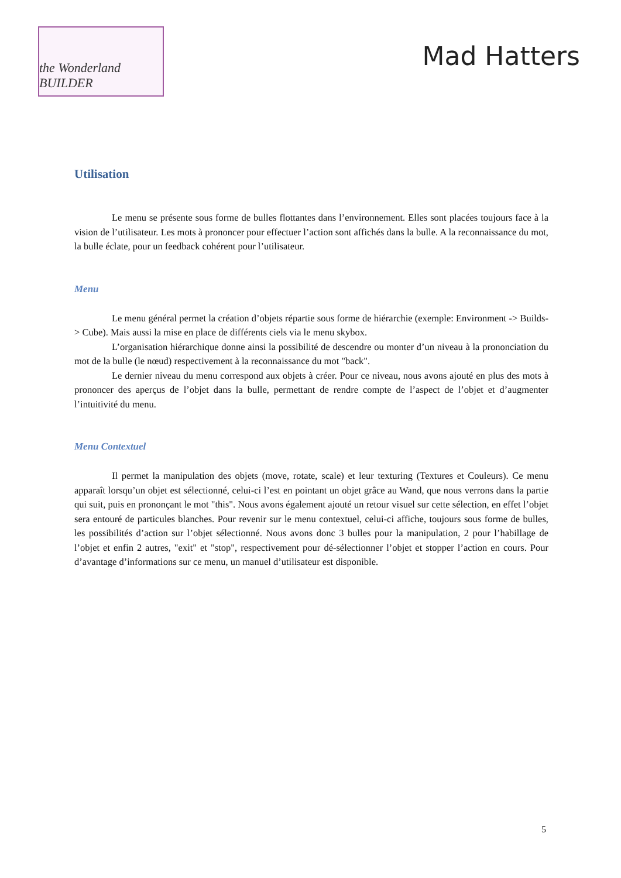the Wonderland BUILDER
Mad Hatters
Utilisation
Le menu se présente sous forme de bulles flottantes dans l’environnement. Elles sont placées toujours face à la vision de l’utilisateur. Les mots à prononcer pour effectuer l’action sont affichés dans la bulle. A la reconnaissance du mot, la bulle éclate, pour un feedback cohérent pour l’utilisateur.
Menu
Le menu général permet la création d’objets répartie sous forme de hiérarchie (exemple: Environment -> Builds-> Cube). Mais aussi la mise en place de différents ciels via le menu skybox.
L’organisation hiérarchique donne ainsi la possibilité de descendre ou monter d’un niveau à la prononciation du mot de la bulle (le nœud) respectivement à la reconnaissance du mot "back".
Le dernier niveau du menu correspond aux objets à créer. Pour ce niveau, nous avons ajouté en plus des mots à prononcer des aperçus de l’objet dans la bulle, permettant de rendre compte de l’aspect de l’objet et d’augmenter l’intuitivité du menu.
Menu Contextuel
Il permet la manipulation des objets (move, rotate, scale) et leur texturing (Textures et Couleurs). Ce menu apparaît lorsqu’un objet est sélectionné, celui-ci l’est en pointant un objet grâce au Wand, que nous verrons dans la partie qui suit, puis en prononçant le mot "this". Nous avons également ajouté un retour visuel sur cette sélection, en effet l’objet sera entouré de particules blanches. Pour revenir sur le menu contextuel, celui-ci affiche, toujours sous forme de bulles, les possibilités d’action sur l’objet sélectionné. Nous avons donc 3 bulles pour la manipulation, 2 pour l’habillage de l’objet et enfin 2 autres, "exit" et "stop", respectivement pour dé-sélectionner l’objet et stopper l’action en cours. Pour d’avantage d’informations sur ce menu, un manuel d’utilisateur est disponible.
5